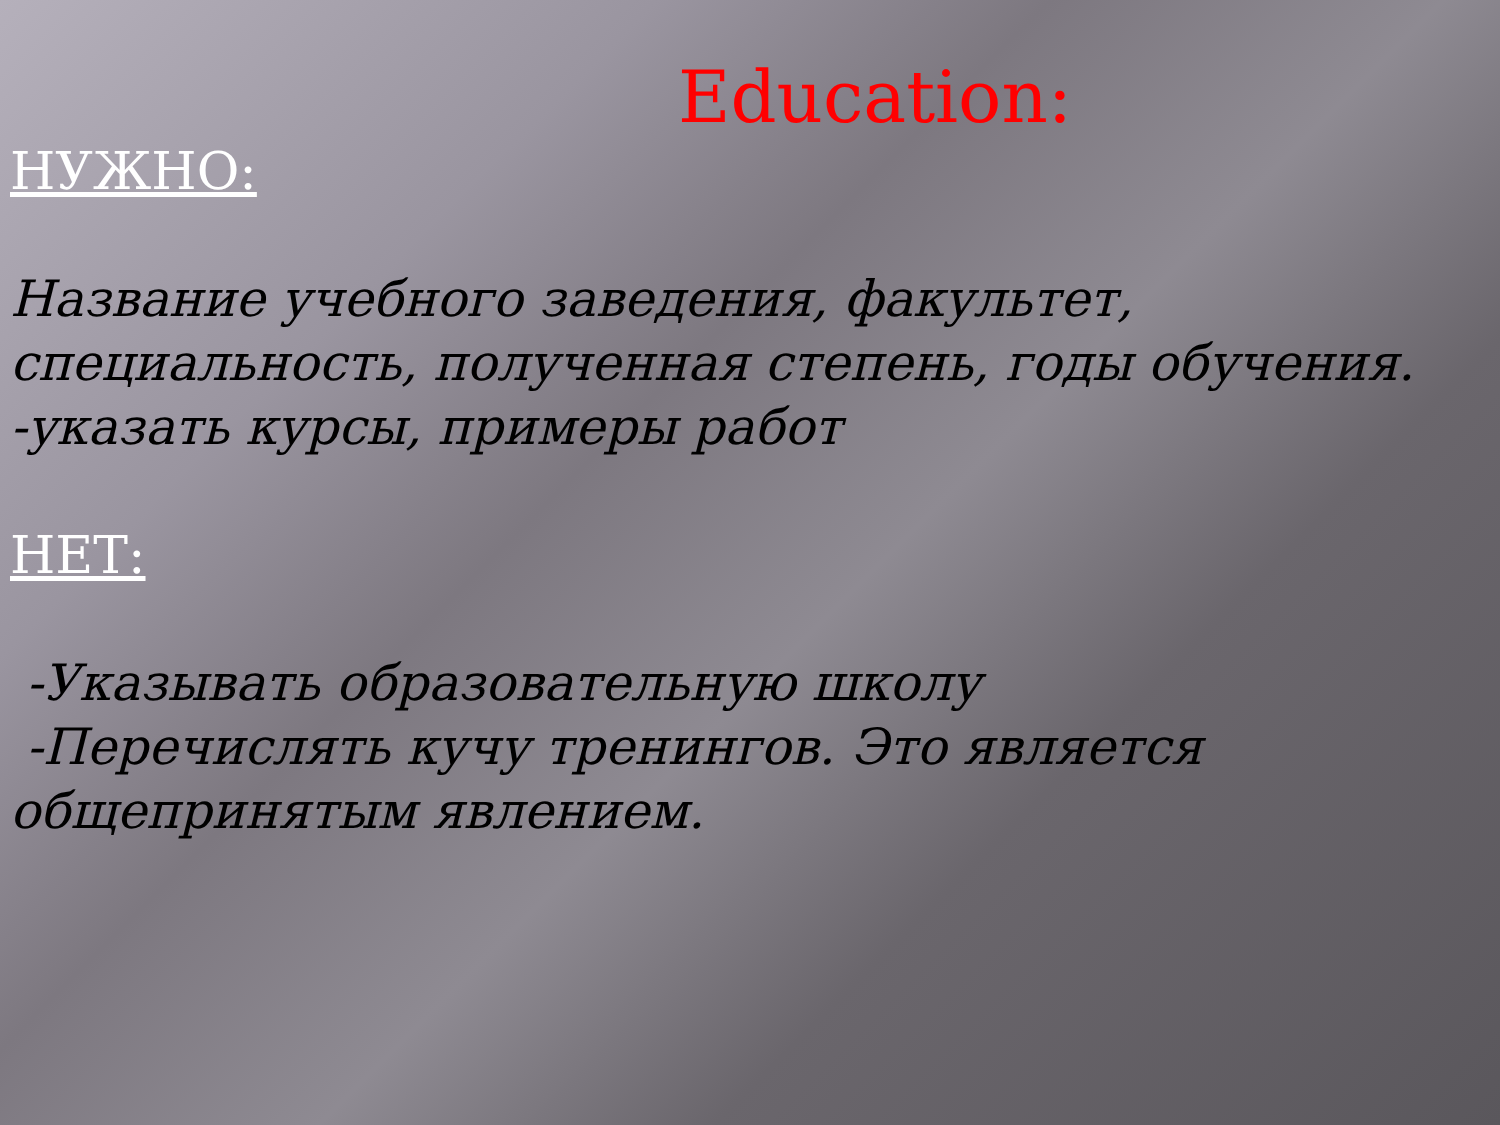Education:
НУЖНО:
Название учебного заведения, факультет, специальность, полученная степень, годы обучения.
-указать курсы, примеры работ
НЕТ:
-Указывать образовательную школу
-Перечислять кучу тренингов. Это является общепринятым явлением.